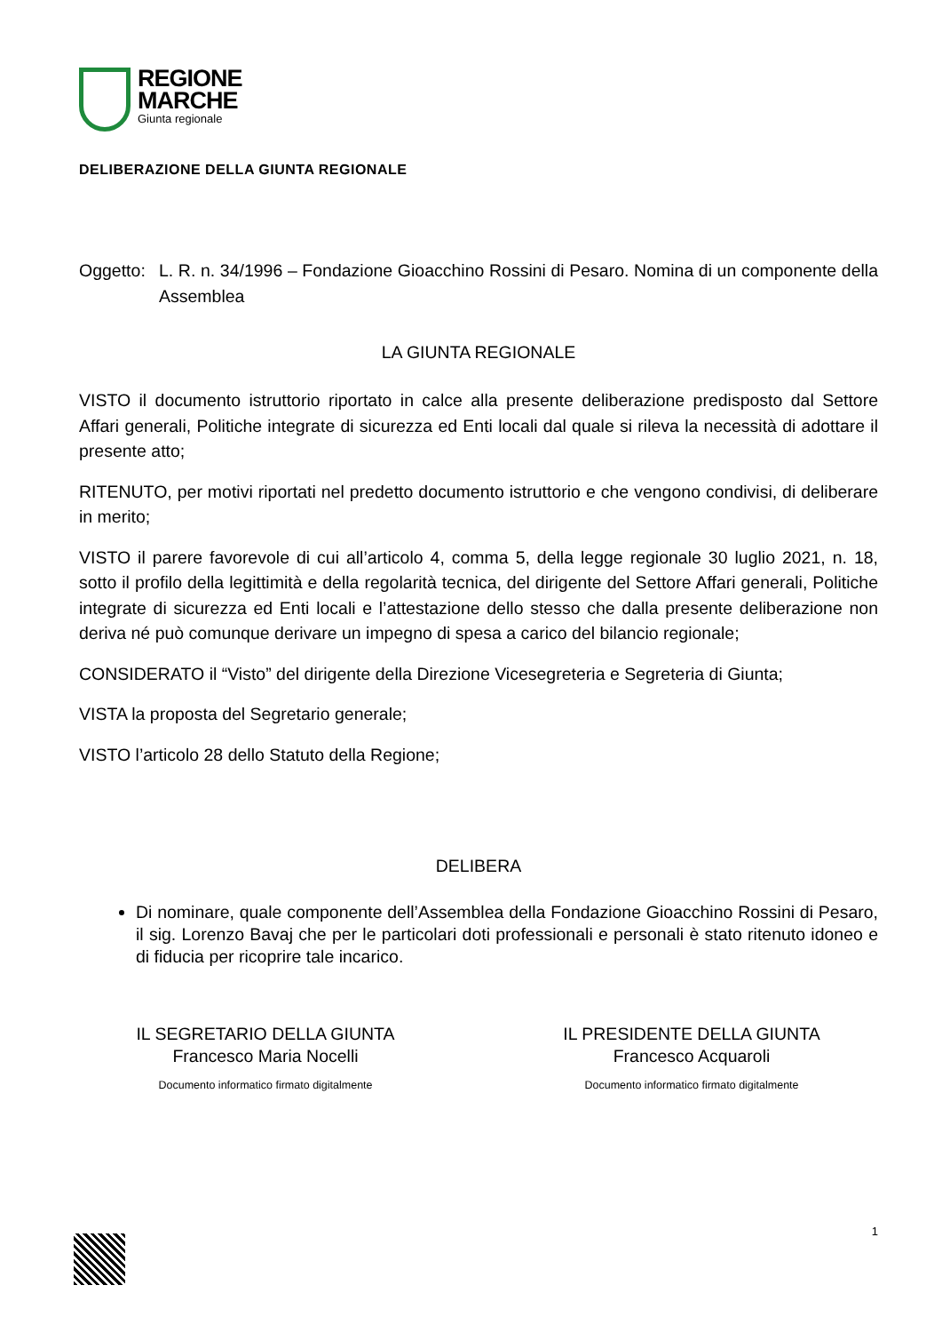REGIONE
MARCHE
Giunta regionale
DELIBERAZIONE DELLA GIUNTA REGIONALE
Oggetto:
L. R. n. 34/1996 – Fondazione Gioacchino Rossini di Pesaro. Nomina di un componente della Assemblea
LA GIUNTA REGIONALE
VISTO il documento istruttorio riportato in calce alla presente deliberazione predisposto dal Settore Affari generali, Politiche integrate di sicurezza ed Enti locali dal quale si rileva la necessità di adottare il presente atto;
RITENUTO, per motivi riportati nel predetto documento istruttorio e che vengono condivisi, di deliberare in merito;
VISTO il parere favorevole di cui all’articolo 4, comma 5, della legge regionale 30 luglio 2021, n. 18, sotto il profilo della legittimità e della regolarità tecnica, del dirigente del Settore Affari generali, Politiche integrate di sicurezza ed Enti locali e l’attestazione dello stesso che dalla presente deliberazione non deriva né può comunque derivare un impegno di spesa a carico del bilancio regionale;
CONSIDERATO il “Visto” del dirigente della Direzione Vicesegreteria e Segreteria di Giunta;
VISTA la proposta del Segretario generale;
VISTO l’articolo 28 dello Statuto della Regione;
DELIBERA
Di nominare, quale componente dell’Assemblea della Fondazione Gioacchino Rossini di Pesaro, il sig. Lorenzo Bavaj che per le particolari doti professionali e personali è stato ritenuto idoneo e di fiducia per ricoprire tale incarico.
IL SEGRETARIO DELLA GIUNTA
Francesco Maria Nocelli
Documento informatico firmato digitalmente
IL PRESIDENTE DELLA GIUNTA
Francesco Acquaroli
Documento informatico firmato digitalmente
1